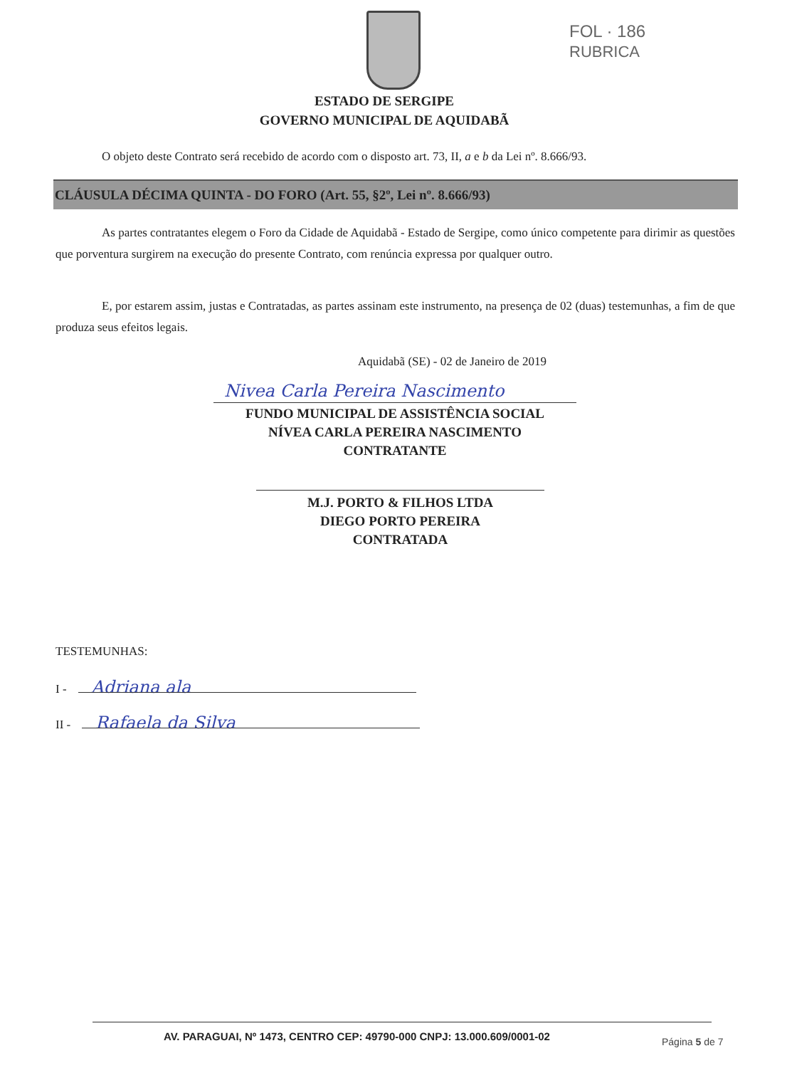FOL · 186 RUBRICA
ESTADO DE SERGIPE
GOVERNO MUNICIPAL DE AQUIDABÃ
O objeto deste Contrato será recebido de acordo com o disposto art. 73, II, a e b da Lei nº. 8.666/93.
CLÁUSULA DÉCIMA QUINTA - DO FORO (Art. 55, §2º, Lei nº. 8.666/93)
As partes contratantes elegem o Foro da Cidade de Aquidabã - Estado de Sergipe, como único competente para dirimir as questões que porventura surgirem na execução do presente Contrato, com renúncia expressa por qualquer outro.
E, por estarem assim, justas e Contratadas, as partes assinam este instrumento, na presença de 02 (duas) testemunhas, a fim de que produza seus efeitos legais.
Aquidabã (SE) - 02 de Janeiro de 2019
Nivea Carla Pereira Nascimento
FUNDO MUNICIPAL DE ASSISTÊNCIA SOCIAL
NÍVEA CARLA PEREIRA NASCIMENTO
CONTRATANTE
M.J. PORTO & FILHOS LTDA
DIEGO PORTO PEREIRA
CONTRATADA
TESTEMUNHAS:
I - Adriana ala
II - Rafaela da Silva
AV. PARAGUAI, Nº 1473, CENTRO CEP: 49790-000 CNPJ: 13.000.609/0001-02
Página 5 de 7